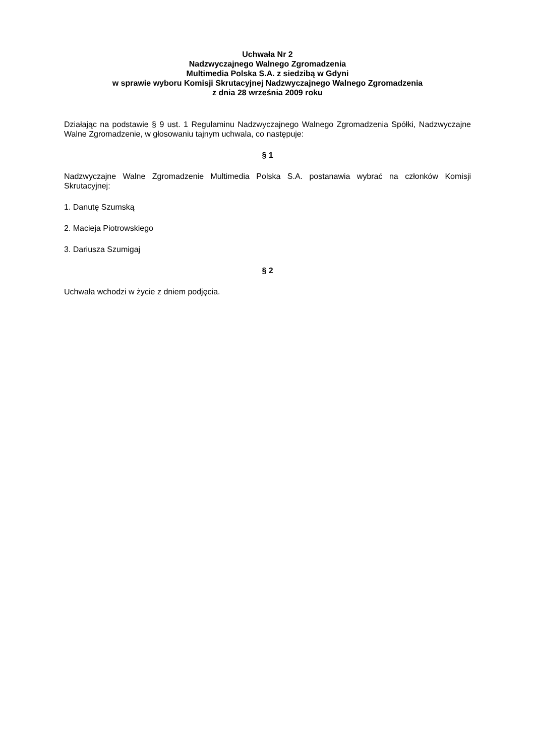Uchwała Nr 2
Nadzwyczajnego Walnego Zgromadzenia
Multimedia Polska S.A. z siedzibą w Gdyni
w sprawie wyboru Komisji Skrutacyjnej Nadzwyczajnego Walnego Zgromadzenia
z dnia 28 września 2009 roku
Działając na podstawie § 9 ust. 1 Regulaminu Nadzwyczajnego Walnego Zgromadzenia Spółki, Nadzwyczajne Walne Zgromadzenie, w głosowaniu tajnym uchwala, co następuje:
§ 1
Nadzwyczajne Walne Zgromadzenie Multimedia Polska S.A. postanawia wybrać na członków Komisji Skrutacyjnej:
1. Danutę Szumską
2. Macieja Piotrowskiego
3. Dariusza Szumigaj
§ 2
Uchwała wchodzi w życie z dniem podjęcia.